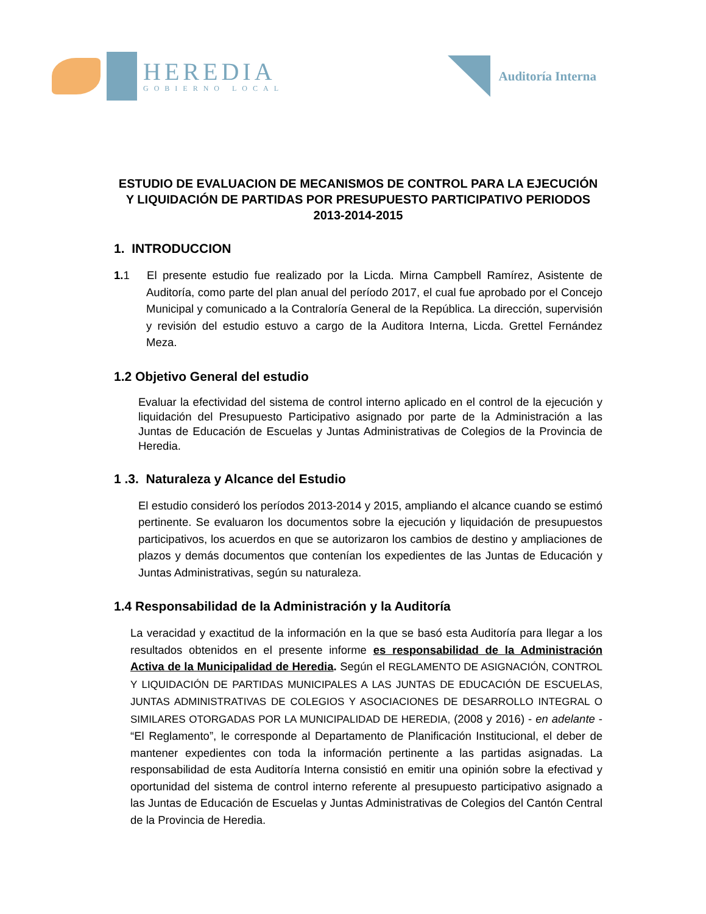HEREDIA
GOBIERNO LOCAL
Auditoría Interna
ESTUDIO DE EVALUACION DE MECANISMOS DE CONTROL PARA LA EJECUCIÓN Y LIQUIDACIÓN DE PARTIDAS POR PRESUPUESTO PARTICIPATIVO PERIODOS 2013-2014-2015
1. INTRODUCCION
1. 1 El presente estudio fue realizado por la Licda. Mirna Campbell Ramírez, Asistente de Auditoría, como parte del plan anual del período 2017, el cual fue aprobado por el Concejo Municipal y comunicado a la Contraloría General de la República. La dirección, supervisión y revisión del estudio estuvo a cargo de la Auditora Interna, Licda. Grettel Fernández Meza.
1.2 Objetivo General del estudio
Evaluar la efectividad del sistema de control interno aplicado en el control de la ejecución y liquidación del Presupuesto Participativo asignado por parte de la Administración a las Juntas de Educación de Escuelas y Juntas Administrativas de Colegios de la Provincia de Heredia.
1 .3. Naturaleza y Alcance del Estudio
El estudio consideró los períodos 2013-2014 y 2015, ampliando el alcance cuando se estimó pertinente. Se evaluaron los documentos sobre la ejecución y liquidación de presupuestos participativos, los acuerdos en que se autorizaron los cambios de destino y ampliaciones de plazos y demás documentos que contenían los expedientes de las Juntas de Educación y Juntas Administrativas, según su naturaleza.
1.4 Responsabilidad de la Administración y la Auditoría
La veracidad y exactitud de la información en la que se basó esta Auditoría para llegar a los resultados obtenidos en el presente informe es responsabilidad de la Administración Activa de la Municipalidad de Heredia. Según el REGLAMENTO DE ASIGNACIÓN, CONTROL Y LIQUIDACIÓN DE PARTIDAS MUNICIPALES A LAS JUNTAS DE EDUCACIÓN DE ESCUELAS, JUNTAS ADMINISTRATIVAS DE COLEGIOS Y ASOCIACIONES DE DESARROLLO INTEGRAL O SIMILARES OTORGADAS POR LA MUNICIPALIDAD DE HEREDIA, (2008 y 2016) - en adelante - “El Reglamento”, le corresponde al Departamento de Planificación Institucional, el deber de mantener expedientes con toda la información pertinente a las partidas asignadas. La responsabilidad de esta Auditoría Interna consistió en emitir una opinión sobre la efectivad y oportunidad del sistema de control interno referente al presupuesto participativo asignado a las Juntas de Educación de Escuelas y Juntas Administrativas de Colegios del Cantón Central de la Provincia de Heredia.